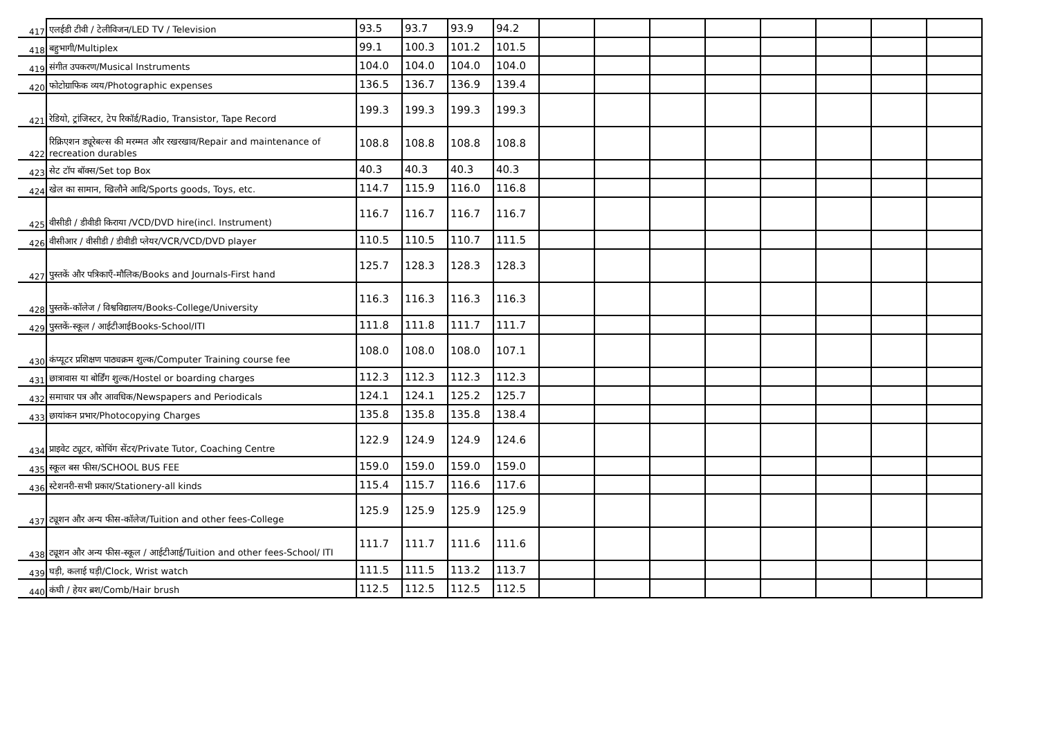| 417 | एलईडी टीवी / टेलीविजन/LED TV / Television | 93.5 | 93.7 | 93.9 | 94.2 | | | | | | | | |
| 418 | बहुभागी/Multiplex | 99.1 | 100.3 | 101.2 | 101.5 | | | | | | | | |
| 419 | संगीत उपकरण/Musical Instruments | 104.0 | 104.0 | 104.0 | 104.0 | | | | | | | | |
| 420 | फोटोग्राफिक व्यय/Photographic expenses | 136.5 | 136.7 | 136.9 | 139.4 | | | | | | | | |
| 421 | रेडियो, ट्रांजिस्टर, टेप रिकॉर्ड/Radio, Transistor, Tape Record | 199.3 | 199.3 | 199.3 | 199.3 | | | | | | | | |
| 422 | रिक्रिएशन ड्यूरेबल्स की मरम्मत और रखरखाव/Repair and maintenance of recreation durables | 108.8 | 108.8 | 108.8 | 108.8 | | | | | | | | |
| 423 | सेट टॉप बॉक्स/Set top Box | 40.3 | 40.3 | 40.3 | 40.3 | | | | | | | | |
| 424 | खेल का सामान, खिलौने आदि/Sports goods, Toys, etc. | 114.7 | 115.9 | 116.0 | 116.8 | | | | | | | | |
| 425 | वीसीडी / डीवीडी किराया /VCD/DVD hire(incl. Instrument) | 116.7 | 116.7 | 116.7 | 116.7 | | | | | | | | |
| 426 | वीसीआर / वीसीडी / डीवीडी प्लेयर/VCR/VCD/DVD player | 110.5 | 110.5 | 110.7 | 111.5 | | | | | | | | |
| 427 | पुस्तकें और पत्रिकाएँ-मौलिक/Books and Journals-First hand | 125.7 | 128.3 | 128.3 | 128.3 | | | | | | | | |
| 428 | पुस्तकें-कॉलेज / विश्वविद्यालय/Books-College/University | 116.3 | 116.3 | 116.3 | 116.3 | | | | | | | | |
| 429 | पुस्तकें-स्कूल / आईटीआईBooks-School/ITI | 111.8 | 111.8 | 111.7 | 111.7 | | | | | | | | |
| 430 | कंप्यूटर प्रशिक्षण पाठ्यक्रम शुल्क/Computer Training course fee | 108.0 | 108.0 | 108.0 | 107.1 | | | | | | | | |
| 431 | छात्रावास या बोर्डिंग शुल्क/Hostel or boarding charges | 112.3 | 112.3 | 112.3 | 112.3 | | | | | | | | |
| 432 | समाचार पत्र और आवधिक/Newspapers and Periodicals | 124.1 | 124.1 | 125.2 | 125.7 | | | | | | | | |
| 433 | छायांकन प्रभार/Photocopying Charges | 135.8 | 135.8 | 135.8 | 138.4 | | | | | | | | |
| 434 | प्राइवेट ट्यूटर, कोचिंग सेंटर/Private Tutor, Coaching Centre | 122.9 | 124.9 | 124.9 | 124.6 | | | | | | | | |
| 435 | स्कूल बस फीस/SCHOOL BUS FEE | 159.0 | 159.0 | 159.0 | 159.0 | | | | | | | | |
| 436 | स्टेशनरी-सभी प्रकार/Stationery-all kinds | 115.4 | 115.7 | 116.6 | 117.6 | | | | | | | | |
| 437 | ट्यूशन और अन्य फीस-कॉलेज/Tuition and other fees-College | 125.9 | 125.9 | 125.9 | 125.9 | | | | | | | | |
| 438 | ट्यूशन और अन्य फीस-स्कूल / आईटीआई/Tuition and other fees-School/ ITI | 111.7 | 111.7 | 111.6 | 111.6 | | | | | | | | |
| 439 | घड़ी, कलाई घड़ी/Clock, Wrist watch | 111.5 | 111.5 | 113.2 | 113.7 | | | | | | | | |
| 440 | कंघी / हेयर ब्रश/Comb/Hair brush | 112.5 | 112.5 | 112.5 | 112.5 | | | | | | | | |